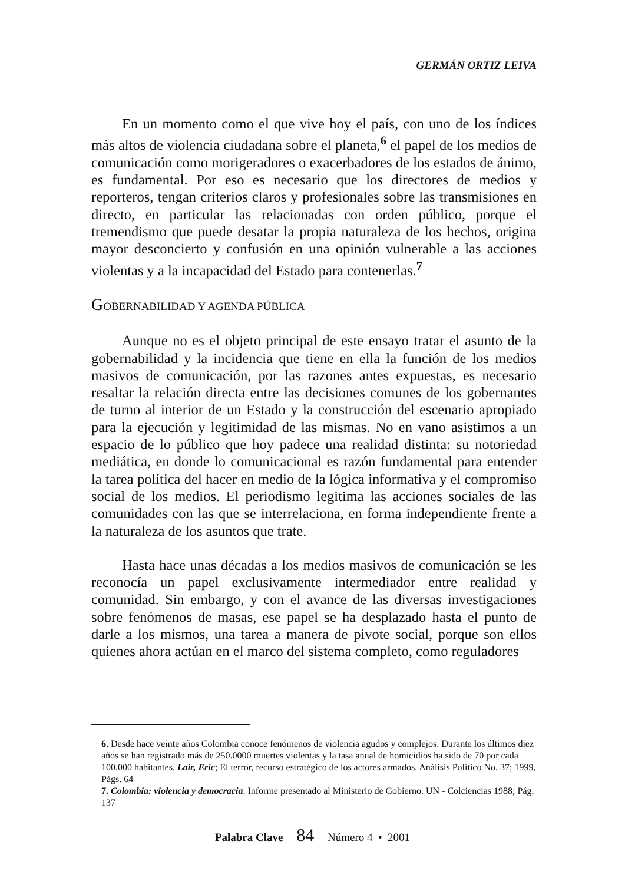GERMÁN ORTIZ LEIVA
En un momento como el que vive hoy el país, con uno de los índices más altos de violencia ciudadana sobre el planeta,<sup>6</sup> el papel de los medios de comunicación como morigeradores o exacerbadores de los estados de ánimo, es fundamental. Por eso es necesario que los directores de medios y reporteros, tengan criterios claros y profesionales sobre las transmisiones en directo, en particular las relacionadas con orden público, porque el tremendismo que puede desatar la propia naturaleza de los hechos, origina mayor desconcierto y confusión en una opinión vulnerable a las acciones violentas y a la incapacidad del Estado para contenerlas.<sup>7</sup>
GOBERNABILIDAD Y AGENDA PÚBLICA
Aunque no es el objeto principal de este ensayo tratar el asunto de la gobernabilidad y la incidencia que tiene en ella la función de los medios masivos de comunicación, por las razones antes expuestas, es necesario resaltar la relación directa entre las decisiones comunes de los gobernantes de turno al interior de un Estado y la construcción del escenario apropiado para la ejecución y legitimidad de las mismas. No en vano asistimos a un espacio de lo público que hoy padece una realidad distinta: su notoriedad mediática, en donde lo comunicacional es razón fundamental para entender la tarea política del hacer en medio de la lógica informativa y el compromiso social de los medios. El periodismo legitima las acciones sociales de las comunidades con las que se interrelaciona, en forma independiente frente a la naturaleza de los asuntos que trate.
Hasta hace unas décadas a los medios masivos de comunicación se les reconocía un papel exclusivamente intermediador entre realidad y comunidad. Sin embargo, y con el avance de las diversas investigaciones sobre fenómenos de masas, ese papel se ha desplazado hasta el punto de darle a los mismos, una tarea a manera de pivote social, porque son ellos quienes ahora actúan en el marco del sistema completo, como reguladores
6. Desde hace veinte años Colombia conoce fenómenos de violencia agudos y complejos. Durante los últimos diez años se han registrado más de 250.0000 muertes violentas y la tasa anual de homicidios ha sido de 70 por cada 100.000 habitantes. Lair, Eric; El terror, recurso estratégico de los actores armados. Análisis Político No. 37; 1999, Págs. 64
7. Colombia: violencia y democracia. Informe presentado al Ministerio de Gobierno. UN - Colciencias 1988; Pág. 137
Palabra Clave 84 Número 4 • 2001